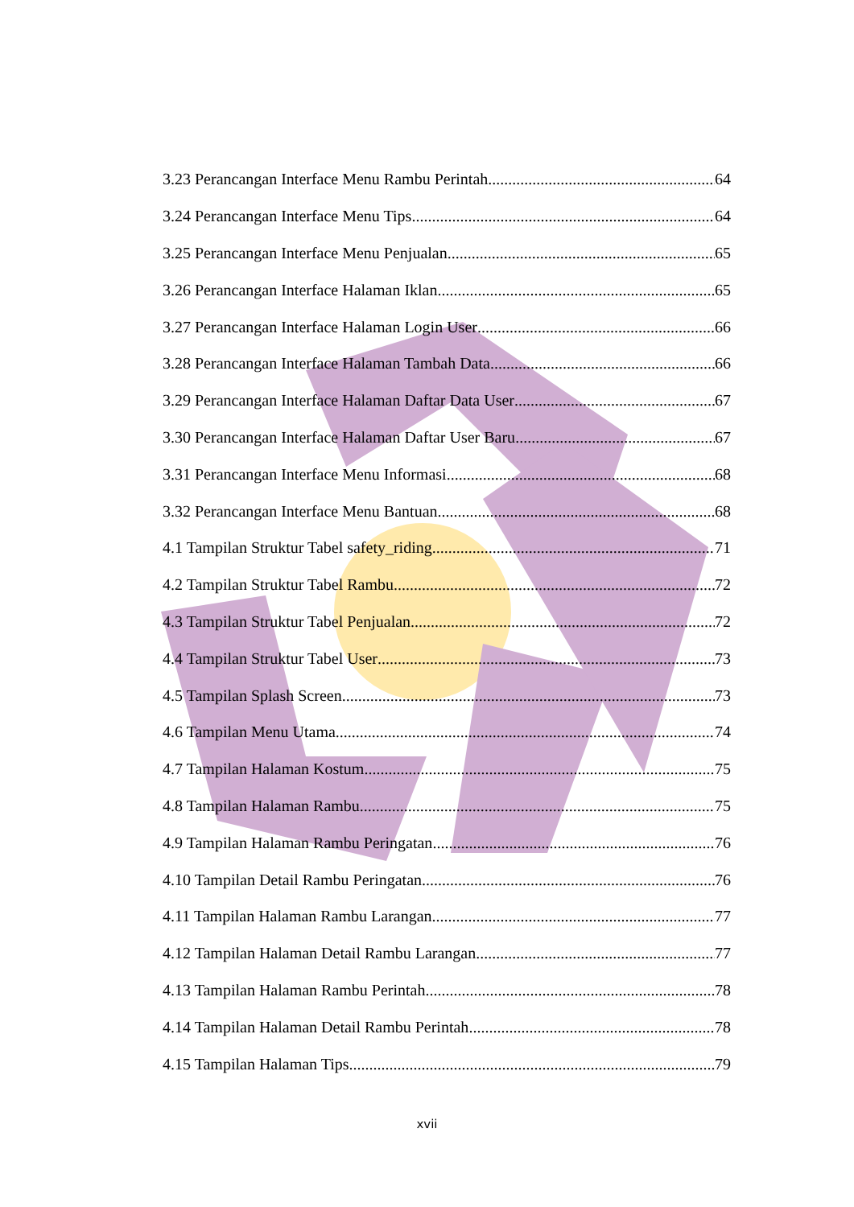3.23 Perancangan Interface Menu Rambu Perintah 64
3.24 Perancangan Interface Menu Tips 64
3.25 Perancangan Interface Menu Penjualan 65
3.26 Perancangan Interface Halaman Iklan 65
3.27 Perancangan Interface Halaman Login User 66
3.28 Perancangan Interface Halaman Tambah Data 66
3.29 Perancangan Interface Halaman Daftar Data User 67
3.30 Perancangan Interface Halaman Daftar User Baru 67
3.31 Perancangan Interface Menu Informasi 68
3.32 Perancangan Interface Menu Bantuan 68
4.1 Tampilan Struktur Tabel safety_riding 71
4.2 Tampilan Struktur Tabel Rambu 72
4.3 Tampilan Struktur Tabel Penjualan 72
4.4 Tampilan Struktur Tabel User 73
4.5 Tampilan Splash Screen 73
4.6 Tampilan Menu Utama 74
4.7 Tampilan Halaman Kostum 75
4.8 Tampilan Halaman Rambu 75
4.9 Tampilan Halaman Rambu Peringatan 76
4.10 Tampilan Detail Rambu Peringatan 76
4.11 Tampilan Halaman Rambu Larangan 77
4.12 Tampilan Halaman Detail Rambu Larangan 77
4.13 Tampilan Halaman Rambu Perintah 78
4.14 Tampilan Halaman Detail Rambu Perintah 78
4.15 Tampilan Halaman Tips 79
xvii